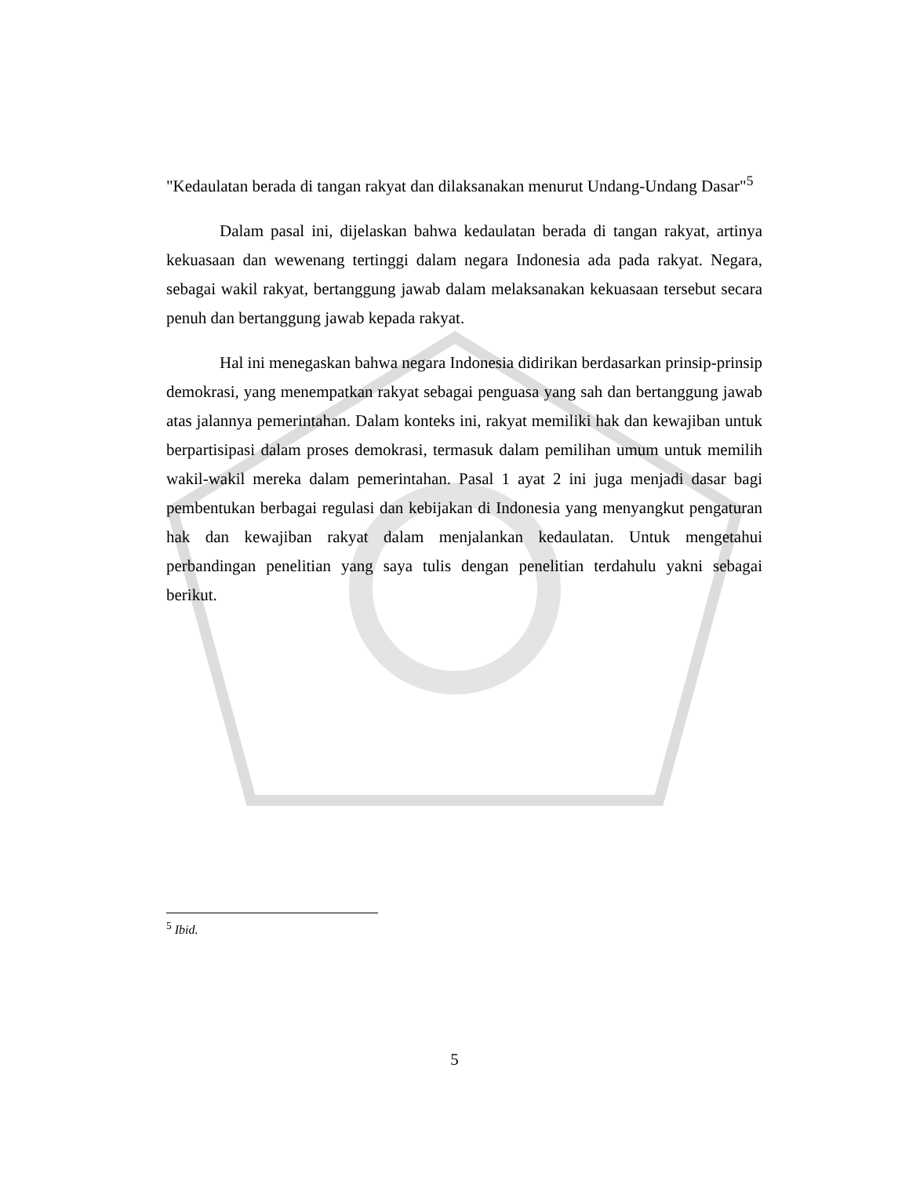"Kedaulatan berada di tangan rakyat dan dilaksanakan menurut Undang-Undang Dasar"<sup>5</sup>
Dalam pasal ini, dijelaskan bahwa kedaulatan berada di tangan rakyat, artinya kekuasaan dan wewenang tertinggi dalam negara Indonesia ada pada rakyat. Negara, sebagai wakil rakyat, bertanggung jawab dalam melaksanakan kekuasaan tersebut secara penuh dan bertanggung jawab kepada rakyat.
Hal ini menegaskan bahwa negara Indonesia didirikan berdasarkan prinsip-prinsip demokrasi, yang menempatkan rakyat sebagai penguasa yang sah dan bertanggung jawab atas jalannya pemerintahan. Dalam konteks ini, rakyat memiliki hak dan kewajiban untuk berpartisipasi dalam proses demokrasi, termasuk dalam pemilihan umum untuk memilih wakil-wakil mereka dalam pemerintahan. Pasal 1 ayat 2 ini juga menjadi dasar bagi pembentukan berbagai regulasi dan kebijakan di Indonesia yang menyangkut pengaturan hak dan kewajiban rakyat dalam menjalankan kedaulatan. Untuk mengetahui perbandingan penelitian yang saya tulis dengan penelitian terdahulu yakni sebagai berikut.
<sup>5</sup> Ibid.
5